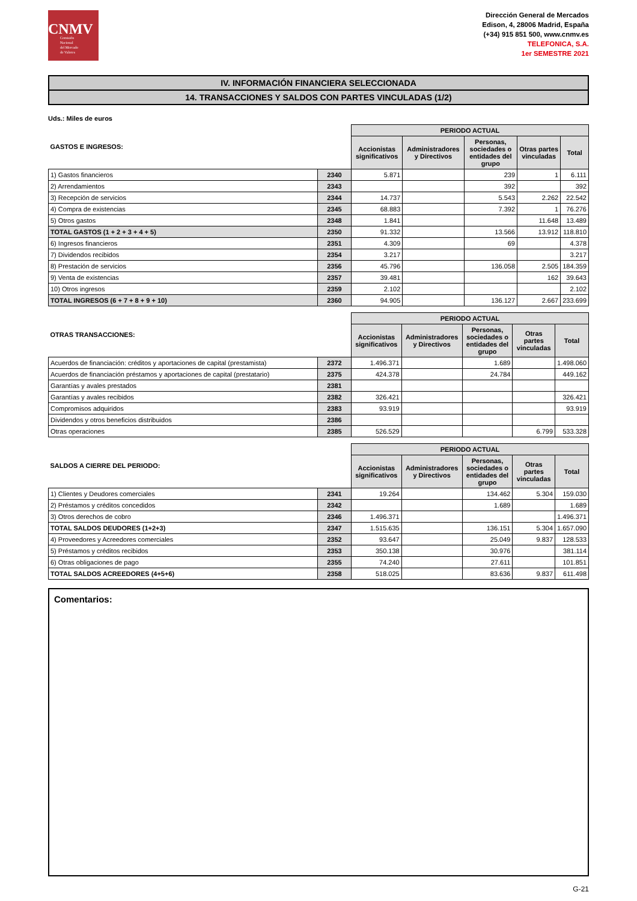CNMV
Comisión
Nacional
del Mercado
de Valores
Dirección General de Mercados
Edison, 4, 28006 Madrid, España
(+34) 915 851 500, www.cnmv.es
TELEFONICA, S.A.
1er SEMESTRE 2021
IV. INFORMACIÓN FINANCIERA SELECCIONADA
14. TRANSACCIONES Y SALDOS CON PARTES VINCULADAS (1/2)
Uds.: Miles de euros
| GASTOS E INGRESOS: | | PERIODO ACTUAL | | | | |
| --- | --- | --- | --- | --- | --- | --- |
| | | Accionistas significativos | Administradores y Directivos | Personas, sociedades o entidades del grupo | Otras partes vinculadas | Total |
| 1) Gastos financieros | 2340 | 5.871 | | 239 | 1 | 6.111 |
| 2) Arrendamientos | 2343 | | | 392 | | 392 |
| 3) Recepción de servicios | 2344 | 14.737 | | 5.543 | 2.262 | 22.542 |
| 4) Compra de existencias | 2345 | 68.883 | | 7.392 | 1 | 76.276 |
| 5) Otros gastos | 2348 | 1.841 | | | 11.648 | 13.489 |
| TOTAL GASTOS (1 + 2 + 3 + 4 + 5) | 2350 | 91.332 | | 13.566 | 13.912 | 118.810 |
| 6) Ingresos financieros | 2351 | 4.309 | | 69 | | 4.378 |
| 7) Dividendos recibidos | 2354 | 3.217 | | | | 3.217 |
| 8) Prestación de servicios | 2356 | 45.796 | | 136.058 | 2.505 | 184.359 |
| 9) Venta de existencias | 2357 | 39.481 | | | 162 | 39.643 |
| 10) Otros ingresos | 2359 | 2.102 | | | | 2.102 |
| TOTAL INGRESOS (6 + 7 + 8 + 9 + 10) | 2360 | 94.905 | | 136.127 | 2.667 | 233.699 |
| OTRAS TRANSACCIONES: | | PERIODO ACTUAL | | | | |
| --- | --- | --- | --- | --- | --- | --- |
| | | Accionistas significativos | Administradores y Directivos | Personas, sociedades o entidades del grupo | Otras partes vinculadas | Total |
| Acuerdos de financiación: créditos y aportaciones de capital (prestamista) | 2372 | 1.496.371 | | 1.689 | | 1.498.060 |
| Acuerdos de financiación préstamos y aportaciones de capital (prestatario) | 2375 | 424.378 | | 24.784 | | 449.162 |
| Garantías y avales prestados | 2381 | | | | | |
| Garantías y avales recibidos | 2382 | 326.421 | | | | 326.421 |
| Compromisos adquiridos | 2383 | 93.919 | | | | 93.919 |
| Dividendos y otros beneficios distribuidos | 2386 | | | | | |
| Otras operaciones | 2385 | 526.529 | | | 6.799 | 533.328 |
| SALDOS A CIERRE DEL PERIODO: | | PERIODO ACTUAL | | | | |
| --- | --- | --- | --- | --- | --- | --- |
| | | Accionistas significativos | Administradores y Directivos | Personas, sociedades o entidades del grupo | Otras partes vinculadas | Total |
| 1) Clientes y Deudores comerciales | 2341 | 19.264 | | 134.462 | 5.304 | 159.030 |
| 2) Préstamos y créditos concedidos | 2342 | | | 1.689 | | 1.689 |
| 3) Otros derechos de cobro | 2346 | 1.496.371 | | | | 1.496.371 |
| TOTAL SALDOS DEUDORES (1+2+3) | 2347 | 1.515.635 | | 136.151 | 5.304 | 1.657.090 |
| 4) Proveedores y Acreedores comerciales | 2352 | 93.647 | | 25.049 | 9.837 | 128.533 |
| 5) Préstamos y créditos recibidos | 2353 | 350.138 | | 30.976 | | 381.114 |
| 6) Otras obligaciones de pago | 2355 | 74.240 | | 27.611 | | 101.851 |
| TOTAL SALDOS ACREEDORES (4+5+6) | 2358 | 518.025 | | 83.636 | 9.837 | 611.498 |
Comentarios:
G-21